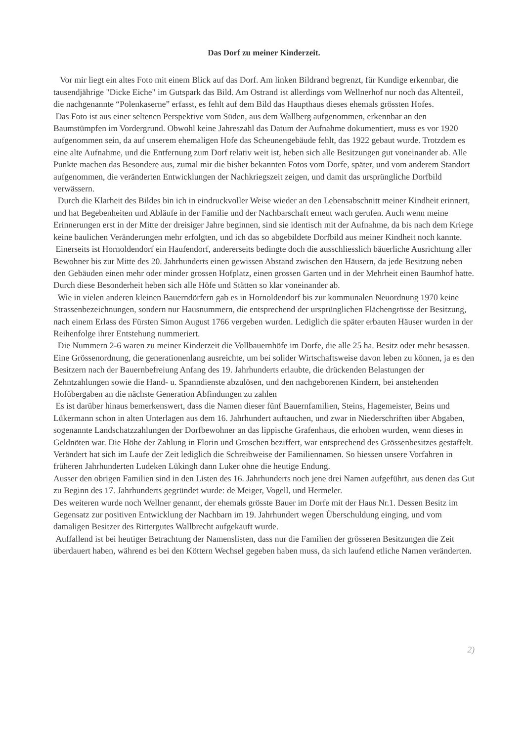Das Dorf zu meiner Kinderzeit.
Vor mir liegt ein altes Foto mit einem Blick auf das Dorf. Am linken Bildrand begrenzt, für Kundige erkennbar, die tausendjährige "Dicke Eiche" im Gutspark das Bild. Am Ostrand ist allerdings vom Wellnerhof nur noch das Altenteil, die nachgenannte “Polenkaserne” erfasst, es fehlt auf dem Bild das Haupthaus dieses ehemals grössten Hofes.
Das Foto ist aus einer seltenen Perspektive vom Süden, aus dem Wallberg aufgenommen, erkennbar an den Baumstümpfen im Vordergrund. Obwohl keine Jahreszahl das Datum der Aufnahme dokumentiert, muss es vor 1920 aufgenommen sein, da auf unserem ehemaligen Hofe das Scheunengebäude fehlt, das 1922 gebaut wurde. Trotzdem es eine alte Aufnahme, und die Entfernung zum Dorf relativ weit ist, heben sich alle Besitzungen gut voneinander ab. Alle Punkte machen das Besondere aus, zumal mir die bisher bekannten Fotos vom Dorfe, später, und vom anderem Standort aufgenommen, die veränderten Entwicklungen der Nachkriegszeit zeigen, und damit das ursprüngliche Dorfbild verwässern.
Durch die Klarheit des Bildes bin ich in eindruckvoller Weise wieder an den Lebensabschnitt meiner Kindheit erinnert, und hat Begebenheiten und Abläufe in der Familie und der Nachbarschaft erneut wach gerufen. Auch wenn meine Erinnerungen erst in der Mitte der dreisiger Jahre beginnen, sind sie identisch mit der Aufnahme, da bis nach dem Kriege keine baulichen Veränderungen mehr erfolgten, und ich das so abgebildete Dorfbild aus meiner Kindheit noch kannte.
Einerseits ist Hornoldendorf ein Haufendorf, andererseits bedingte doch die ausschliesslich bäuerliche Ausrichtung aller Bewohner bis zur Mitte des 20. Jahrhunderts einen gewissen Abstand zwischen den Häusern, da jede Besitzung neben den Gebäuden einen mehr oder minder grossen Hofplatz, einen grossen Garten und in der Mehrheit einen Baumhof hatte. Durch diese Besonderheit heben sich alle Höfe und Stätten so klar voneinander ab.
Wie in vielen anderen kleinen Bauerndörfern gab es in Hornoldendorf bis zur kommunalen Neuordnung 1970 keine Strassenbezeichnungen, sondern nur Hausnummern, die entsprechend der ursprünglichen Flächengrösse der Besitzung, nach einem Erlass des Fürsten Simon August 1766 vergeben wurden. Lediglich die später erbauten Häuser wurden in der Reihenfolge ihrer Entstehung nummeriert.
Die Nummern 2-6 waren zu meiner Kinderzeit die Vollbauernhöfe im Dorfe, die alle 25 ha. Besitz oder mehr besassen. Eine Grössenordnung, die generationenlang ausreichte, um bei solider Wirtschaftsweise davon leben zu können, ja es den Besitzern nach der Bauernbefreiung Anfang des 19. Jahrhunderts erlaubte, die drückenden Belastungen der Zehntzahlungen sowie die Hand- u. Spanndienste abzulösen, und den nachgeborenen Kindern, bei anstehenden Hofübergaben an die nächste Generation Abfindungen zu zahlen
Es ist darüber hinaus bemerkenswert, dass die Namen dieser fünf Bauernfamilien, Steins, Hagemeister, Beins und Lükermann schon in alten Unterlagen aus dem 16. Jahrhundert auftauchen, und zwar in Niederschriften über Abgaben, sogenannte Landschatzzahlungen der Dorfbewohner an das lippische Grafenhaus, die erhoben wurden, wenn dieses in Geldnöten war. Die Höhe der Zahlung in Florin und Groschen beziffert, war entsprechend des Grössenbesitzes gestaffelt. Verändert hat sich im Laufe der Zeit lediglich die Schreibweise der Familiennamen. So hiessen unsere Vorfahren in früheren Jahrhunderten Ludeken Lükingh dann Luker ohne die heutige Endung.
Ausser den obrigen Familien sind in den Listen des 16. Jahrhunderts noch jene drei Namen aufgeführt, aus denen das Gut zu Beginn des 17. Jahrhunderts gegründet wurde: de Meiger, Vogell, und Hermeler.
Des weiteren wurde noch Wellner genannt, der ehemals grösste Bauer im Dorfe mit der Haus Nr.1. Dessen Besitz im Gegensatz zur positiven Entwicklung der Nachbarn im 19. Jahrhundert wegen Überschuldung einging, und vom damaligen Besitzer des Rittergutes Wallbrecht aufgekauft wurde.
Auffallend ist bei heutiger Betrachtung der Namenslisten, dass nur die Familien der grösseren Besitzungen die Zeit überdauert haben, während es bei den Köttern Wechsel gegeben haben muss, da sich laufend etliche Namen veränderten.
2)